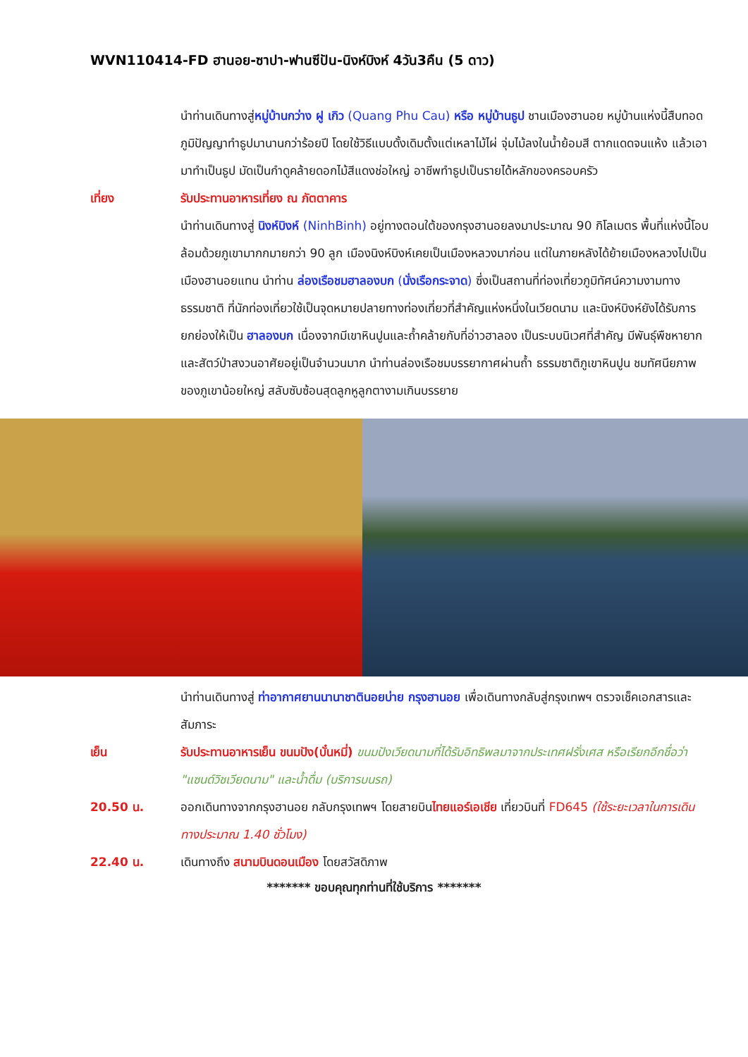WVN110414-FD ฮานอย-ซาปา-ฟานซีปัน-นิงห์บิงห์ 4วัน3คืน (5 ดาว)
นำท่านเดินทางสู่หมู่บ้านกว่าง ฝู เกิว (Quang Phu Cau) หรือ หมู่บ้านธูป ชานเมืองฮานอย หมู่บ้านแห่งนี้สืบทอดภูมิปัญญาทำธูปมานานกว่าร้อยปี โดยใช้วิธีแบบดั้งเดิมตั้งแต่เหลาไม้ไผ่ จุ่มไม้ลงในน้ำย้อมสี ตากแดดจนแห้ง แล้วเอามาทำเป็นธูป มัดเป็นกำดูคล้ายดอกไม้สีแดงช่อใหญ่ อาชีพทำธูปเป็นรายได้หลักของครอบครัว
เที่ยง รับประทานอาหารเที่ยง ณ ภัตตาคาร
นำท่านเดินทางสู่ นิงห์บิงห์ (NinhBinh) อยู่ทางตอนใต้ของกรุงฮานอยลงมาประมาณ 90 กิโลเมตร พื้นที่แห่งนี้โอบล้อมด้วยภูเขามากกมายกว่า 90 ลูก เมืองนิงห์บิงห์เคยเป็นเมืองหลวงมาก่อน แต่ในภายหลังได้ย้ายเมืองหลวงไปเป็นเมืองฮานอยแทน นำท่าน ล่องเรือชมฮาลองบก (นั่งเรือกระจาด) ซึ่งเป็นสถานที่ท่องเที่ยวภูมิทัศน์ความงามทางธรรมชาติ ที่นักท่องเที่ยวใช้เป็นจุดหมายปลายทางท่องเที่ยวที่สำคัญแห่งหนึ่งในเวียดนาม และนิงห์บิงห์ยังได้รับการยกย่องให้เป็น ฮาลองบก เนื่องจากมีเขาหินปูนและถ้ำคล้ายกับที่อ่าวฮาลอง เป็นระบบนิเวศที่สำคัญ มีพันธุ์พืชหายากและสัตว์ป่าสงวนอาศัยอยู่เป็นจำนวนมาก นำท่านล่องเรือชมบรรยากาศผ่านถ้ำ ธรรมชาติภูเขาหินปูน ชมทัศนียภาพของภูเขาน้อยใหญ่ สลับซับซ้อนสุดลูกหูลูกตางามเกินบรรยาย
นำท่านเดินทางสู่ ท่าอากาศยานนานาชาตินอยบ่าย กรุงฮานอย เพื่อเดินทางกลับสู่กรุงเทพฯ ตรวจเช็คเอกสารและสัมภาระ
เย็น รับประทานอาหารเย็น ขนมปัง(บั๋นหมี่) ขนมปังเวียดนามที่ได้รับอิทธิพลมาจากประเทศฝรั่งเศส หรือเรียกอีกชื่อว่า "แซนด์วิชเวียดนาม" และน้ำดื่ม (บริการบนรถ)
20.50 น. ออกเดินทางจากกรุงฮานอย กลับกรุงเทพฯ โดยสายบินไทยแอร์เอเชีย เที่ยวบินที่ FD645 (ใช้ระยะเวลาในการเดินทางประมาณ 1.40 ชั่วโมง)
22.40 น. เดินทางถึง สนามบินดอนเมือง โดยสวัสดิภาพ
******* ขอบคุณทุกท่านที่ใช้บริการ *******